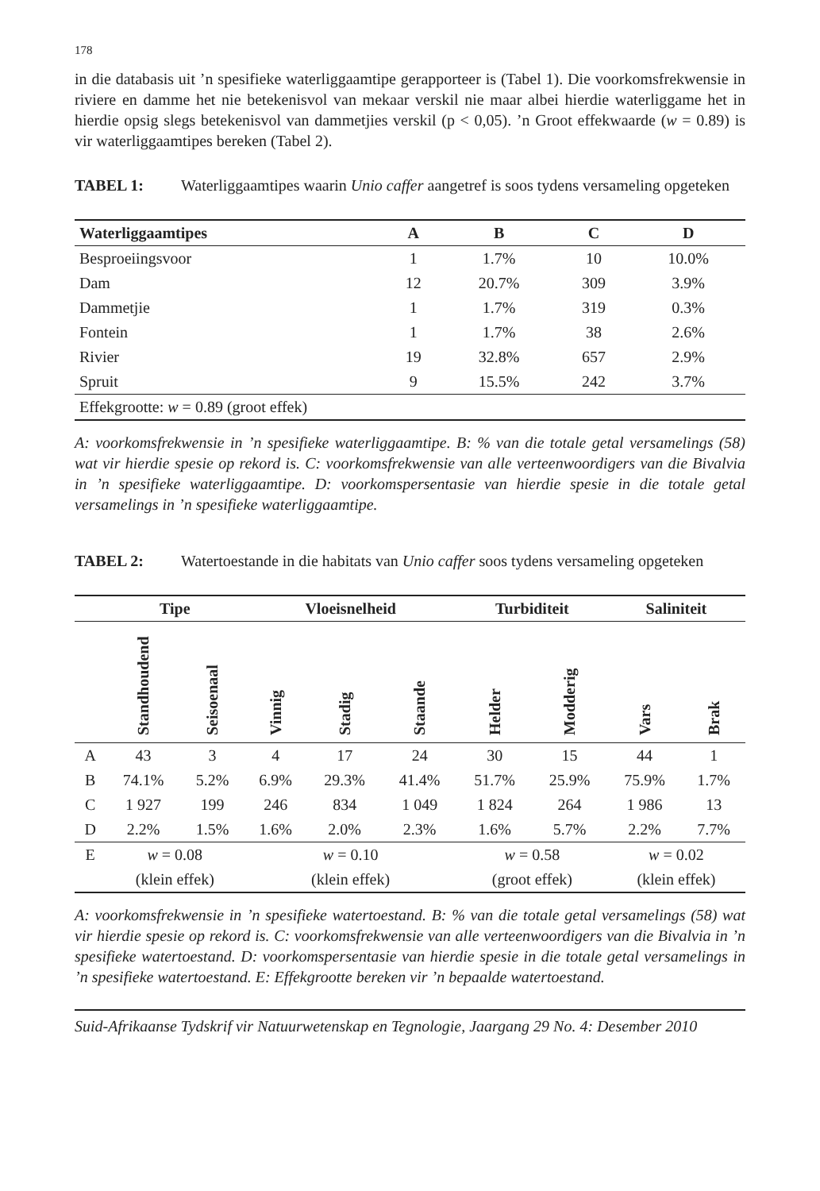178
in die databasis uit ’n spesifieke waterliggaamtipe gerapporteer is (Tabel 1). Die voorkomsfrekwensie in riviere en damme het nie betekenisvol van mekaar verskil nie maar albei hierdie waterliggame het in hierdie opsig slegs betekenisvol van dammetjies verskil (p < 0,05). ’n Groot effekwaarde (w = 0.89) is vir waterliggaamtipes bereken (Tabel 2).
TABEL 1: Waterliggaamtipes waarin Unio caffer aangetref is soos tydens versameling opgeteken
| Waterliggaamtipes | A | B | C | D |
| --- | --- | --- | --- | --- |
| Besproeiingsvoor | 1 | 1.7% | 10 | 10.0% |
| Dam | 12 | 20.7% | 309 | 3.9% |
| Dammetjie | 1 | 1.7% | 319 | 0.3% |
| Fontein | 1 | 1.7% | 38 | 2.6% |
| Rivier | 19 | 32.8% | 657 | 2.9% |
| Spruit | 9 | 15.5% | 242 | 3.7% |
| Effekgrootte: w = 0.89 (groot effek) | | | | |
A: voorkomsfrekwensie in ’n spesifieke waterliggaamtipe. B: % van die totale getal versamelings (58) wat vir hierdie spesie op rekord is. C: voorkomsfrekwensie van alle verteenwoordigers van die Bivalvia in ’n spesifieke waterliggaamtipe. D: voorkomspersentasie van hierdie spesie in die totale getal versamelings in ’n spesifieke waterliggaamtipe.
TABEL 2: Watertoestande in die habitats van Unio caffer soos tydens versameling opgeteken
| | Tipe | | Vloeisnelheid | | | Turbiditeit | | Saliniteit | |
| --- | --- | --- | --- | --- | --- | --- | --- | --- | --- |
| | Standhoudend | Seisoenaal | Vinnig | Stadig | Staande | Helder | Modderig | Vars | Brak |
| A | 43 | 3 | 4 | 17 | 24 | 30 | 15 | 44 | 1 |
| B | 74.1% | 5.2% | 6.9% | 29.3% | 41.4% | 51.7% | 25.9% | 75.9% | 1.7% |
| C | 1 927 | 199 | 246 | 834 | 1 049 | 1 824 | 264 | 1 986 | 13 |
| D | 2.2% | 1.5% | 1.6% | 2.0% | 2.3% | 1.6% | 5.7% | 2.2% | 7.7% |
| E | w = 0.08 | | w = 0.10 | | | w = 0.58 | | w = 0.02 | |
| | (klein effek) | | (klein effek) | | | (groot effek) | | (klein effek) | |
A: voorkomsfrekwensie in ’n spesifieke watertoestand. B: % van die totale getal versamelings (58) wat vir hierdie spesie op rekord is. C: voorkomsfrekwensie van alle verteenwoordigers van die Bivalvia in ’n spesifieke watertoestand. D: voorkomspersentasie van hierdie spesie in die totale getal versamelings in ’n spesifieke watertoestand. E: Effekgrootte bereken vir ’n bepaalde watertoestand.
Suid-Afrikaanse Tydskrif vir Natuurwetenskap en Tegnologie, Jaargang 29 No. 4: Desember 2010